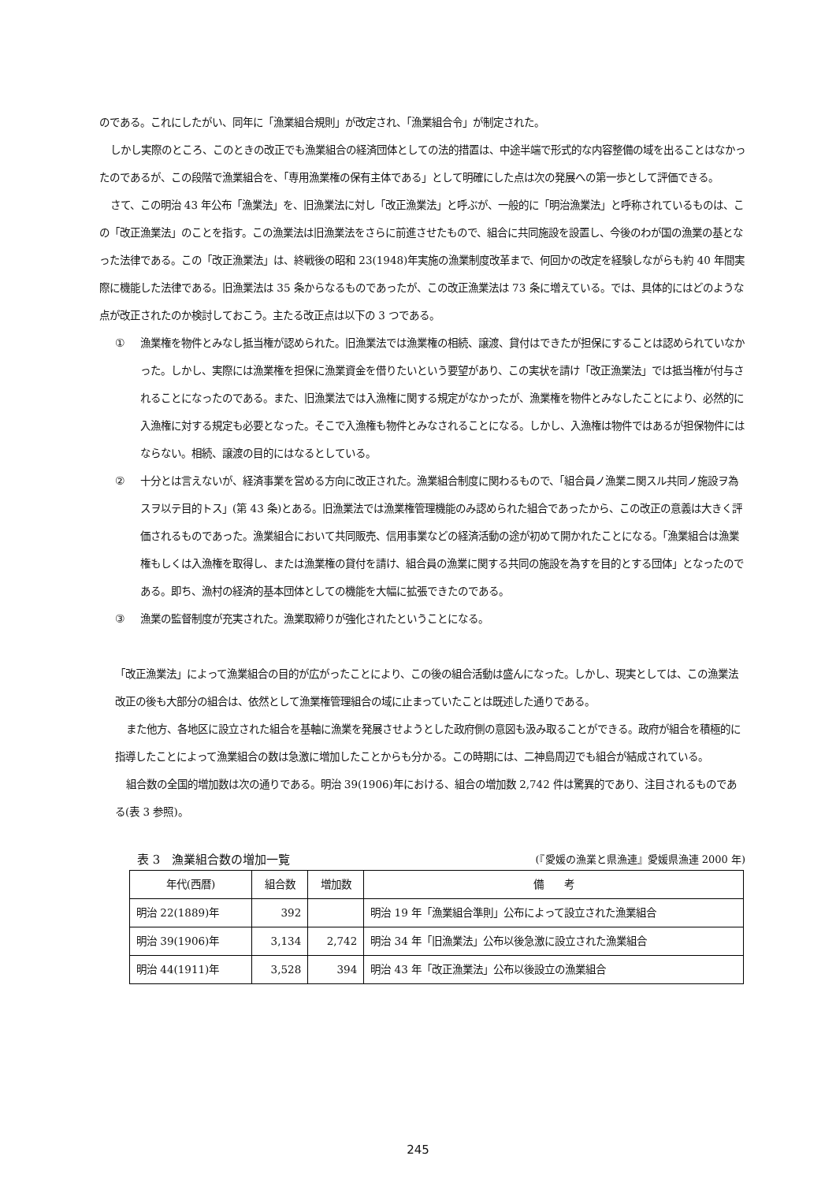のである。これにしたがい、同年に「漁業組合規則」が改定され、「漁業組合令」が制定された。
しかし実際のところ、このときの改正でも漁業組合の経済団体としての法的措置は、中途半端で形式的な内容整備の域を出ることはなかったのであるが、この段階で漁業組合を、「専用漁業権の保有主体である」として明確にした点は次の発展への第一歩として評価できる。
さて、この明治 43 年公布「漁業法」を、旧漁業法に対し「改正漁業法」と呼ぶが、一般的に「明治漁業法」と呼称されているものは、この「改正漁業法」のことを指す。この漁業法は旧漁業法をさらに前進させたもので、組合に共同施設を設置し、今後のわが国の漁業の基となった法律である。この「改正漁業法」は、終戦後の昭和 23(1948)年実施の漁業制度改革まで、何回かの改定を経験しながらも約 40 年間実際に機能した法律である。旧漁業法は 35 条からなるものであったが、この改正漁業法は 73 条に増えている。では、具体的にはどのような点が改正されたのか検討しておこう。主たる改正点は以下の 3 つである。
① 漁業権を物件とみなし抵当権が認められた。旧漁業法では漁業権の相続、譲渡、貸付はできたが担保にすることは認められていなかった。しかし、実際には漁業権を担保に漁業資金を借りたいという要望があり、この実状を請け「改正漁業法」では抵当権が付与されることになったのである。また、旧漁業法では入漁権に関する規定がなかったが、漁業権を物件とみなしたことにより、必然的に入漁権に対する規定も必要となった。そこで入漁権も物件とみなされることになる。しかし、入漁権は物件ではあるが担保物件にはならない。相続、譲渡の目的にはなるとしている。
② 十分とは言えないが、経済事業を営める方向に改正された。漁業組合制度に関わるもので、「組合員ノ漁業ニ関スル共同ノ施設ヲ為スヲ以テ目的トス」(第 43 条)とある。旧漁業法では漁業権管理機能のみ認められた組合であったから、この改正の意義は大きく評価されるものであった。漁業組合において共同販売、信用事業などの経済活動の途が初めて開かれたことになる。「漁業組合は漁業権もしくは入漁権を取得し、または漁業権の貸付を請け、組合員の漁業に関する共同の施設を為すを目的とする団体」となったのである。即ち、漁村の経済的基本団体としての機能を大幅に拡張できたのである。
③ 漁業の監督制度が充実された。漁業取締りが強化されたということになる。
「改正漁業法」によって漁業組合の目的が広がったことにより、この後の組合活動は盛んになった。しかし、現実としては、この漁業法改正の後も大部分の組合は、依然として漁業権管理組合の域に止まっていたことは既述した通りである。
また他方、各地区に設立された組合を基軸に漁業を発展させようとした政府側の意図も汲み取ることができる。政府が組合を積極的に指導したことによって漁業組合の数は急激に増加したことからも分かる。この時期には、二神島周辺でも組合が結成されている。
組合数の全国的増加数は次の通りである。明治 39(1906)年における、組合の増加数 2,742 件は驚異的であり、注目されるものである(表 3 参照)。
表 3　漁業組合数の増加一覧 (『愛媛の漁業と県漁連』愛媛県漁連 2000 年)
| 年代(西暦) | 組合数 | 増加数 | 備 考 |
| --- | --- | --- | --- |
| 明治 22(1889)年 | 392 | | 明治 19 年「漁業組合準則」公布によって設立された漁業組合 |
| 明治 39(1906)年 | 3,134 | 2,742 | 明治 34 年「旧漁業法」公布以後急激に設立された漁業組合 |
| 明治 44(1911)年 | 3,528 | 394 | 明治 43 年「改正漁業法」公布以後設立の漁業組合 |
245